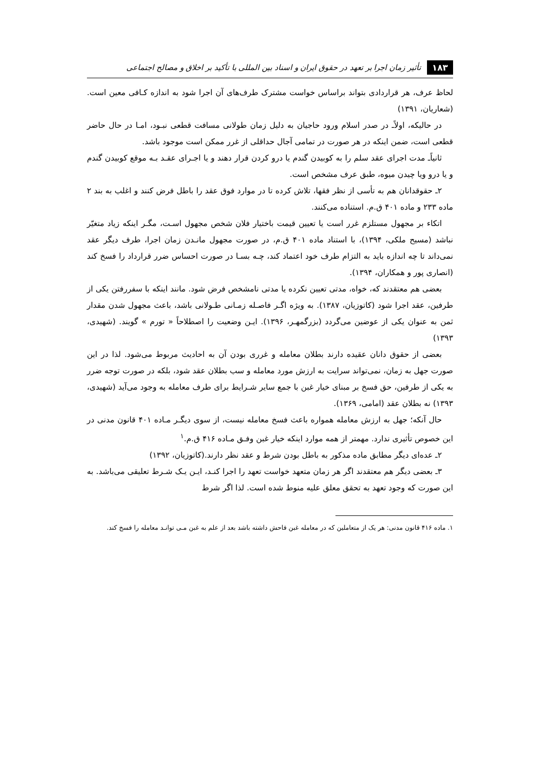۱۸۳ تأثیر زمان اجرا بر تعهد در حقوق ایران و اسناد بین المللی با تأکید بر اخلاق و مصالح اجتماعی
لحاظ عرف، هر قراردادی بتواند براساس خواست مشترک طرف‌های آن اجرا شود به اندازه کـافی معین است.(شعاریان، ۱۳۹۱)
در حالیکه، اولاًـ در صدر اسلام ورود حاجیان به دلیل زمان طولانی مسافت قطعی نبـود، امـا در حال حاضر قطعی است، ضمن اینکه در هر صورت در تمامی آجال حداقلی از غرر ممکن است موجود باشد.
ثانیاًـ مدت اجرای عقد سلم را به کوبیدن گندم یا درو کردن قرار دهند و یا اجـرای عقـد بـه موقع کوبیدن گندم و یا درو ویا چیدن میوه، طبق عرف مشخص است.
۲ـ حقوقدانان هم به تأسی از نظر فقها، تلاش کرده تا در موارد فوق عقد را باطل فرض کنند و اغلب به بند ۲ ماده ۲۳۳ و ماده ۴۰۱ ق.م. استناده می‌کنند.
اتکاء بر مجهول مستلزم غرر است یا تعیین قیمت باختیار فلان شخص مجهول اسـت، مگـر اینکه زیاد متغیّر نباشد (مسیح ملکی، ۱۳۹۴)، با استناد ماده ۴۰۱ ق.م، در صورت مجهول مانـدن زمان اجرا، طرف دیگر عقد نمی‌داند تا چه اندازه باید به التزام طرف خود اعتماد کند، چـه بسـا در صورت احساس ضرر قرارداد را فسخ کند (انصاری پور و همکاران، ۱۳۹۴).
بعضی هم معتقدند که، خواه، مدتی تعیین نکرده یا مدتی نامشخص فرض شود. مانند اینکه با سفررفتن یکی از طرفین، عقد اجرا شود (کاتوزیان، ۱۳۸۷). به ویژه اگـر فاصـله زمـانی طـولانی باشد، باعث مجهول شدن مقدار ثمن به عنوان یکی از عوضین می‌گردد (بزرگمهـر، ۱۳۹۶). ایـن وضعیت را اصطلاحاً « تورم » گویند. (شهیدی، ۱۳۹۳)
بعضی از حقوق دانان عقیده دارند بطلان معامله و غرری بودن آن به احادیث مربوط می‌شود. لذا در این صورت جهل به زمان، نمی‌تواند سرایت به ارزش مورد معامله و سب بطلان عقد شود، بلکه در صورت توجه ضرر به یکی از طرفین، حق فسخ بر مبنای خیار غبن با جمع سایر شـرایط برای طرف معامله به وجود می‌آید (شهیدی، ۱۳۹۳) نه بطلان عقد (امامی، ۱۳۶۹).
حال آنکه؛ جهل به ارزش معامله همواره باعث فسخ معامله نیست، از سوی دیگـر مـاده ۴۰۱ قانون مدنی در این خصوص تأثیری ندارد. مهمتر از همه موارد اینکه خیار غبن وفـق مـاده ۴۱۶ ق.م.<sup>۱</sup>
۲ـ عده‌ای دیگر مطابق ماده مذکور به باطل بودن شرط و عقد نظر دارند.(کاتوزیان، ۱۳۹۲)
۳ـ بعضی دیگر هم معتقدند اگر هر زمان متعهد خواست تعهد را اجرا کنـد، ایـن یـک شـرط تعلیقی می‌باشد. به این صورت که وجود تعهد به تحقق معلق علیه منوط شده است. لذا اگر شرط
۱. ماده ۴۱۶ قانون مدنی: هر یک از متعاملین که در معامله غبن فاحش داشته باشد بعد از علم به غبن مـی توانـد معامله را فسخ کند.